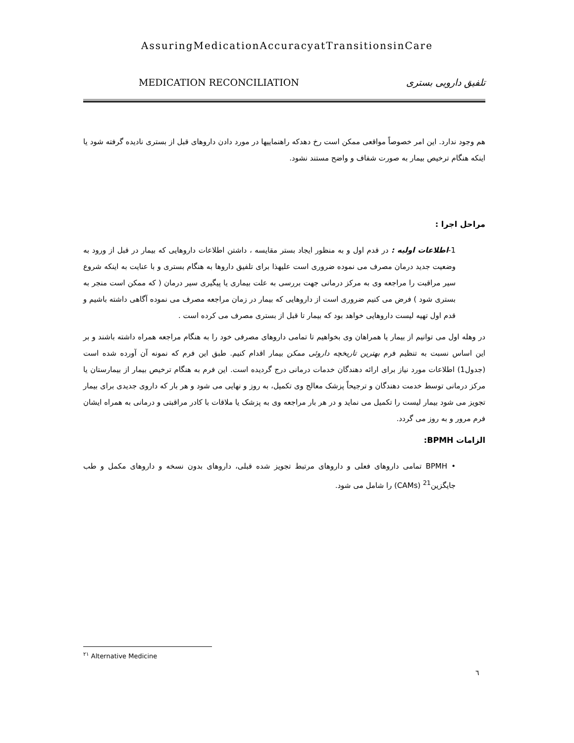AssuringMedicationAccuracyatTransitionsinCare
MEDICATION RECONCILIATION تلفیق دارویی بستری
هم وجود ندارد. این امر خصوصاً مواقعی ممکن است رخ دهدکه راهنماییها در مورد دادن داروهای قبل از بستری نادیده گرفته شود یا اینکه هنگام ترخیص بیمار به صورت شفاف و واضح مستند نشود.
مراحل اجرا :
1-اطلاعات اولیه : در قدم اول و به منظور ایجاد بستر مقایسه ، داشتن اطلاعات داروهایی که بیمار در قبل از ورود به وضعیت جدید درمان مصرف می نموده ضروری است علیهذا برای تلفیق داروها به هنگام بستری و با عنایت به اینکه شروع سیر مراقبت را مراجعه وی به مرکز درمانی جهت بررسی به علت بیماری یا پیگیری سیر درمان ( که ممکن است منجر به بستری شود ) فرض می کنیم ضروری است از داروهایی که بیمار در زمان مراجعه مصرف می نموده آگاهی داشته باشیم و قدم اول تهیه لیست داروهایی خواهد بود که بیمار تا قبل از بستری مصرف می کرده است .
در وهله اول می توانیم از بیمار یا همراهان وی بخواهیم تا تمامی داروهای مصرفی خود را به هنگام مراجعه همراه داشته باشند و بر این اساس نسبت به تنظیم فرم بهترین تاریخچه داروئی ممکن بیمار اقدام کنیم. طبق این فرم که نمونه آن آورده شده است (جدول1) اطلاعات مورد نیاز برای ارائه دهندگان خدمات درمانی درج گردیده است. این فرم به هنگام ترخیص بیمار از بیمارستان یا مرکز درمانی توسط خدمت دهندگان و ترجیحاً پزشک معالج وی تکمیل، به روز و نهایی می شود و هر بار که داروی جدیدی برای بیمار تجویز می شود بیمار لیست را تکمیل می نماید و در هر بار مراجعه وی به پزشک یا ملاقات با کادر مراقبتی و درمانی به همراه ایشان فرم مرور و به روز می گردد.
الزامات BPMH:
• BPMH تمامی داروهای فعلی و داروهای مرتبط تجویز شده قبلی، داروهای بدون نسخه و داروهای مکمل و طب جایگزین<sup>21</sup> (CAMs) را شامل می شود.
<sup>۲۱</sup> Alternative Medicine
٦